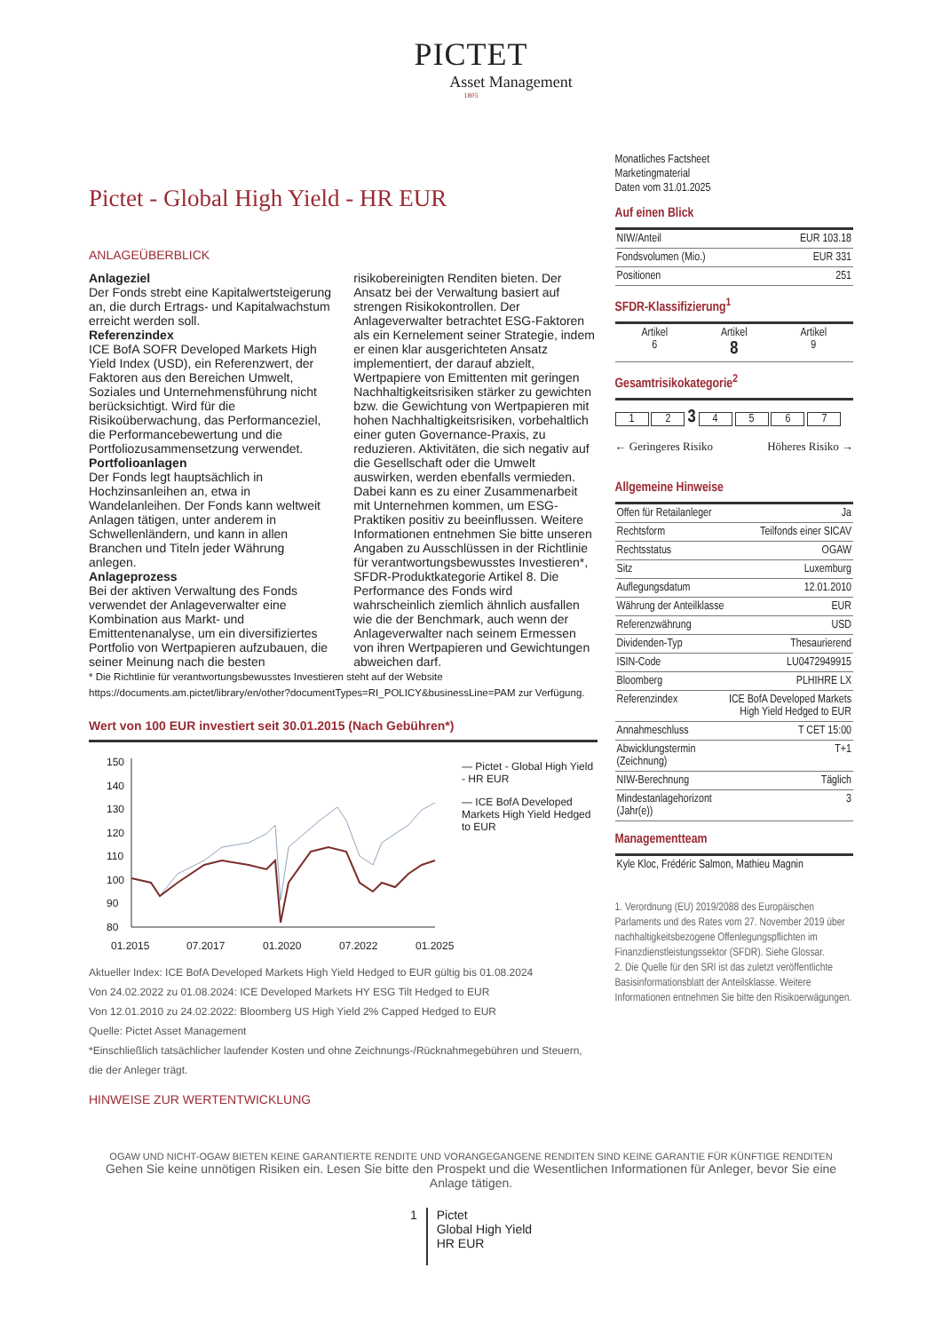PICTET
Asset Management
1805
Pictet - Global High Yield - HR EUR
ANLAGEÜBERBLICK
Anlageziel
Der Fonds strebt eine Kapitalwertsteigerung an, die durch Ertrags- und Kapitalwachstum erreicht werden soll.
Referenzindex
ICE BofA SOFR Developed Markets High Yield Index (USD), ein Referenzwert, der Faktoren aus den Bereichen Umwelt, Soziales und Unternehmensführung nicht berücksichtigt. Wird für die Risikoüberwachung, das Performanceziel, die Performancebewertung und die Portfoliozusammensetzung verwendet.
Portfolioanlagen
Der Fonds legt hauptsächlich in Hochzinsanleihen an, etwa in Wandelanleihen. Der Fonds kann weltweit Anlagen tätigen, unter anderem in Schwellenländern, und kann in allen Branchen und Titeln jeder Währung anlegen.
Anlageprozess
Bei der aktiven Verwaltung des Fonds verwendet der Anlageverwalter eine Kombination aus Markt- und Emittentenanalyse, um ein diversifiziertes Portfolio von Wertpapieren aufzubauen, die seiner Meinung nach die besten risikobereinigten Renditen bieten. Der Ansatz bei der Verwaltung basiert auf strengen Risikokontrollen. Der Anlageverwalter betrachtet ESG-Faktoren als ein Kernelement seiner Strategie, indem er einen klar ausgerichteten Ansatz implementiert, der darauf abzielt, Wertpapiere von Emittenten mit geringen Nachhaltigkeitsrisiken stärker zu gewichten bzw. die Gewichtung von Wertpapieren mit hohen Nachhaltigkeitsrisiken, vorbehaltlich einer guten Governance-Praxis, zu reduzieren. Aktivitäten, die sich negativ auf die Gesellschaft oder die Umwelt auswirken, werden ebenfalls vermieden. Dabei kann es zu einer Zusammenarbeit mit Unternehmen kommen, um ESG-Praktiken positiv zu beeinflussen. Weitere Informationen entnehmen Sie bitte unseren Angaben zu Ausschlüssen in der Richtlinie für verantwortungsbewusstes Investieren*, SFDR-Produktkategorie Artikel 8. Die Performance des Fonds wird wahrscheinlich ziemlich ähnlich ausfallen wie die der Benchmark, auch wenn der Anlageverwalter nach seinem Ermessen von ihren Wertpapieren und Gewichtungen abweichen darf.
* Die Richtlinie für verantwortungsbewusstes Investieren steht auf der Website https://documents.am.pictet/library/en/other?documentTypes=RI_POLICY&businessLine=PAM zur Verfügung.
Wert von 100 EUR investiert seit 30.01.2015 (Nach Gebühren*)
150
140
130
120
110
100
90
80
01.2015
07.2017
01.2020
07.2022
01.2025
— Pictet - Global High Yield - HR EUR
— ICE BofA Developed Markets High Yield Hedged to EUR
Aktueller Index: ICE BofA Developed Markets High Yield Hedged to EUR gültig bis 01.08.2024
Von 24.02.2022 zu 01.08.2024: ICE Developed Markets HY ESG Tilt Hedged to EUR
Von 12.01.2010 zu 24.02.2022: Bloomberg US High Yield 2% Capped Hedged to EUR
Quelle: Pictet Asset Management
*Einschließlich tatsächlicher laufender Kosten und ohne Zeichnungs-/Rücknahmegebühren und Steuern, die der Anleger trägt.
HINWEISE ZUR WERTENTWICKLUNG
Monatliches Factsheet
Marketingmaterial
Daten vom 31.01.2025
Auf einen Blick
| NIW/Anteil | EUR 103.18 |
| Fondsvolumen (Mio.) | EUR 331 |
| Positionen | 251 |
SFDR-Klassifizierung<sup>1</sup>
| Artikel 6 | Artikel 8 | Artikel 9 |
Gesamtrisikokategorie<sup>2</sup>
1 2 3 4 5 6 7
← Geringeres Risiko Höheres Risiko →
Allgemeine Hinweise
| Offen für Retailanleger | Ja |
| Rechtsform | Teilfonds einer SICAV |
| Rechtsstatus | OGAW |
| Sitz | Luxemburg |
| Auflegungsdatum | 12.01.2010 |
| Währung der Anteilklasse | EUR |
| Referenzwährung | USD |
| Dividenden-Typ | Thesaurierend |
| ISIN-Code | LU0472949915 |
| Bloomberg | PLHIHRE LX |
| Referenzindex | ICE BofA Developed Markets High Yield Hedged to EUR |
| Annahmeschluss | T CET 15:00 |
| Abwicklungstermin (Zeichnung) | T+1 |
| NIW-Berechnung | Täglich |
| Mindestanlagehorizont (Jahr(e)) | 3 |
Managementteam
| Kyle Kloc, Frédéric Salmon, Mathieu Magnin |
1. Verordnung (EU) 2019/2088 des Europäischen Parlaments und des Rates vom 27. November 2019 über nachhaltigkeitsbezogene Offenlegungspflichten im Finanzdienstleistungssektor (SFDR). Siehe Glossar.
2. Die Quelle für den SRI ist das zuletzt veröffentlichte Basisinformationsblatt der Anteilsklasse. Weitere Informationen entnehmen Sie bitte den Risikoerwägungen.
OGAW UND NICHT-OGAW BIETEN KEINE GARANTIERTE RENDITE UND VORANGEGANGENE RENDITEN SIND KEINE GARANTIE FÜR KÜNFTIGE RENDITEN
Gehen Sie keine unnötigen Risiken ein. Lesen Sie bitte den Prospekt und die Wesentlichen Informationen für Anleger, bevor Sie eine Anlage tätigen.
1 Pictet
Global High Yield
HR EUR